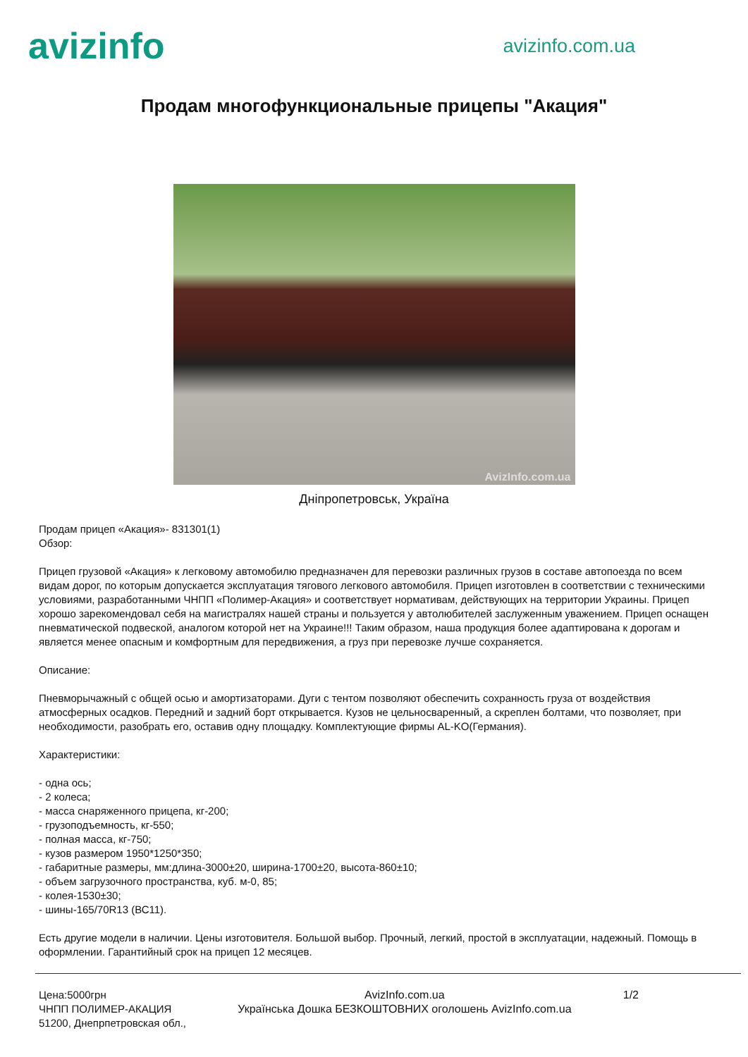avizinfo
avizinfo.com.ua
Продам многофункциональные прицепы "Акация"
AvizInfo.com.ua
Дніпропетровськ, Україна
Продам прицеп «Акация»- 831301(1)
Обзор:
Прицеп грузовой «Акация» к легковому автомобилю предназначен для перевозки различных грузов в составе автопоезда по всем видам дорог, по которым допускается эксплуатация тягового легкового автомобиля. Прицеп изготовлен в соответствии с техническими условиями, разработанными ЧНПП «Полимер-Акация» и соответствует нормативам, действующих на территории Украины. Прицеп хорошо зарекомендовал себя на магистралях нашей страны и пользуется у автолюбителей заслуженным уважением. Прицеп оснащен пневматической подвеской, аналогом которой нет на Украине!!! Таким образом, наша продукция более адаптирована к дорогам и является менее опасным и комфортным для передвижения, а груз при перевозке лучше сохраняется.
Описание:
Пневморычажный с общей осью и амортизаторами. Дуги с тентом позволяют обеспечить сохранность груза от воздействия атмосферных осадков. Передний и задний борт открывается. Кузов не цельносваренный, а скреплен болтами, что позволяет, при необходимости, разобрать его, оставив одну площадку. Комплектующие фирмы AL-KO(Германия).
Характеристики:
- одна ось;
- 2 колеса;
- масса снаряженного прицепа, кг-200;
- грузоподъемность, кг-550;
- полная масса, кг-750;
- кузов размером 1950*1250*350;
- габаритные размеры, мм:длина-3000±20, ширина-1700±20, высота-860±10;
- объем загрузочного пространства, куб. м-0, 85;
- колея-1530±30;
- шины-165/70R13 (ВС11).
Есть другие модели в наличии. Цены изготовителя. Большой выбор. Прочный, легкий, простой в эксплуатации, надежный. Помощь в оформлении. Гарантийный срок на прицеп 12 месяцев.
Цена:5000грн
ЧНПП ПОЛИМЕР-АКАЦИЯ
51200, Днепрпетровская обл.,
AvizInfo.com.ua
Українська Дошка БЕЗКОШТОВНИХ оголошень AvizInfo.com.ua
1/2